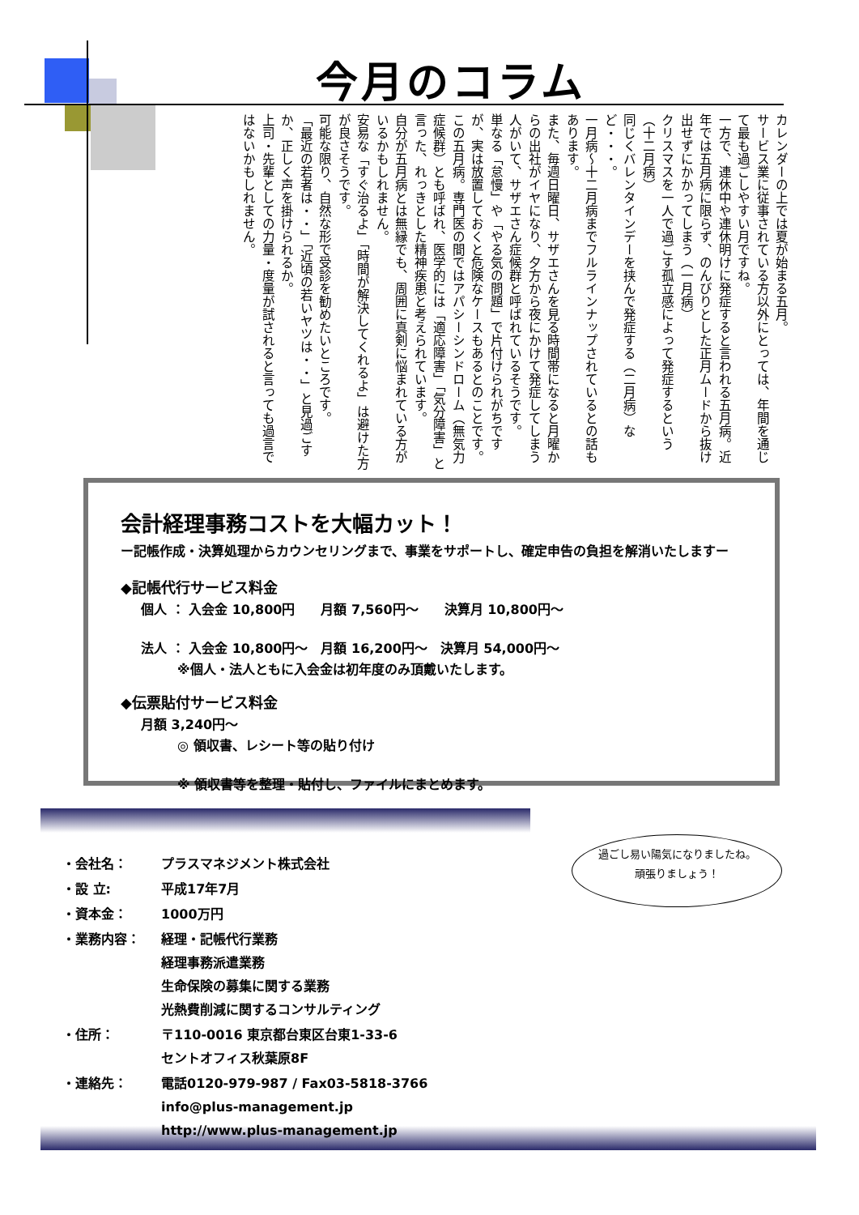今月のコラム
カレンダーの上では夏が始まる五月。
サービス業に従事されている方以外にとっては、年間を通じて最も過ごしやすい月ですね。
一方で、連休中や連休明けに発症すると言われる五月病。近年では五月病に限らず、のんびりとした正月ムードから抜け出せずにかかってしまう（一月病）
クリスマスを一人で過ごす孤立感によって発症するという（十二月病）
同じくバレンタインデーを挟んで発症する（二月病）など・・・。
一月病～十二月病までフルラインナップされているとの話もあります。
また、毎週日曜日、サザエさんを見る時間帯になると月曜からの出社がイヤになり、夕方から夜にかけて発症してしまう人がいて、サザエさん症候群と呼ばれているそうです。
単なる「怠慢」や「やる気の問題」で片付けられがちですが、実は放置しておくと危険なケースもあるとのことです。
この五月病。専門医の間ではアパシーシンドローム（無気力症候群）とも呼ばれ、医学的には「適応障害」「気分障害」と言った、れっきとした精神疾患と考えられています。
自分が五月病とは無縁でも、周囲に真剣に悩まれている方がいるかもしれません。
安易な「すぐ治るよ」「時間が解決してくれるよ」は避けた方が良さそうです。
可能な限り、自然な形で受診を勧めたいところです。
「最近の若者は・・」「近頃の若いヤツは・・」と見過ごすか、正しく声を掛けられるか。
上司・先輩としての力量・度量が試されると言っても過言ではないかもしれません。
会計経理事務コストを大幅カット！
ー記帳作成・決算処理からカウンセリングまで、事業をサポートし、確定申告の負担を解消いたしますー
◆記帳代行サービス料金
個人 ： 入会金 10,800円　　月額 7,560円～　　決算月 10,800円～
法人 ： 入会金 10,800円～　月額 16,200円～　決算月 54,000円～
※個人・法人ともに入会金は初年度のみ頂戴いたします。
◆伝票貼付サービス料金
月額 3,240円～
◎ 領収書、レシート等の貼り付け
※ 領収書等を整理・貼付し、ファイルにまとめます。
| ・会社名： | プラスマネジメント株式会社 |
| ・設 立: | 平成17年7月 |
| ・資本金： | 1000万円 |
| ・業務内容： | 経理・記帳代行業務 経理事務派遣業務 生命保険の募集に関する業務 光熱費削減に関するコンサルティング |
| ・住所： | 〒110-0016 東京都台東区台東1-33-6 セントオフィス秋葉原8F |
| ・連絡先： | 電話0120-979-987 / Fax03-5818-3766 info@plus-management.jp http://www.plus-management.jp |
過ごし易い陽気になりましたね。
頑張りましょう！